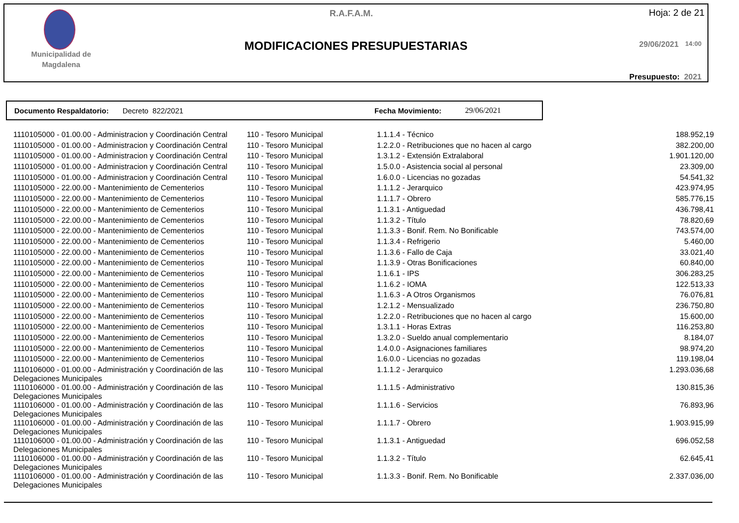Municipalidad de Magdalena
R.A.F.A.M. Hoja: 2 de 21
MODIFICACIONES PRESUPUESTARIAS 29/06/2021 14:00
Presupuesto: 2021
Documento Respaldatorio: Decreto 822/2021 Fecha Movimiento: 29/06/2021
| 1110105000 - 01.00.00 - Administracion y Coordinación Central | 110 - Tesoro Municipal | 1.1.1.4 - Técnico | 188.952,19 |
| 1110105000 - 01.00.00 - Administracion y Coordinación Central | 110 - Tesoro Municipal | 1.2.2.0 - Retribuciones que no hacen al cargo | 382.200,00 |
| 1110105000 - 01.00.00 - Administracion y Coordinación Central | 110 - Tesoro Municipal | 1.3.1.2 - Extensión Extralaboral | 1.901.120,00 |
| 1110105000 - 01.00.00 - Administracion y Coordinación Central | 110 - Tesoro Municipal | 1.5.0.0 - Asistencia social al personal | 23.309,00 |
| 1110105000 - 01.00.00 - Administracion y Coordinación Central | 110 - Tesoro Municipal | 1.6.0.0 - Licencias no gozadas | 54.541,32 |
| 1110105000 - 22.00.00 - Mantenimiento de Cementerios | 110 - Tesoro Municipal | 1.1.1.2 - Jerarquico | 423.974,95 |
| 1110105000 - 22.00.00 - Mantenimiento de Cementerios | 110 - Tesoro Municipal | 1.1.1.7 - Obrero | 585.776,15 |
| 1110105000 - 22.00.00 - Mantenimiento de Cementerios | 110 - Tesoro Municipal | 1.1.3.1 - Antiguedad | 436.798,41 |
| 1110105000 - 22.00.00 - Mantenimiento de Cementerios | 110 - Tesoro Municipal | 1.1.3.2 - Título | 78.820,69 |
| 1110105000 - 22.00.00 - Mantenimiento de Cementerios | 110 - Tesoro Municipal | 1.1.3.3 - Bonif. Rem. No Bonificable | 743.574,00 |
| 1110105000 - 22.00.00 - Mantenimiento de Cementerios | 110 - Tesoro Municipal | 1.1.3.4 - Refrigerio | 5.460,00 |
| 1110105000 - 22.00.00 - Mantenimiento de Cementerios | 110 - Tesoro Municipal | 1.1.3.6 - Fallo de Caja | 33.021,40 |
| 1110105000 - 22.00.00 - Mantenimiento de Cementerios | 110 - Tesoro Municipal | 1.1.3.9 - Otras Bonificaciones | 60.840,00 |
| 1110105000 - 22.00.00 - Mantenimiento de Cementerios | 110 - Tesoro Municipal | 1.1.6.1 - IPS | 306.283,25 |
| 1110105000 - 22.00.00 - Mantenimiento de Cementerios | 110 - Tesoro Municipal | 1.1.6.2 - IOMA | 122.513,33 |
| 1110105000 - 22.00.00 - Mantenimiento de Cementerios | 110 - Tesoro Municipal | 1.1.6.3 - A Otros Organismos | 76.076,81 |
| 1110105000 - 22.00.00 - Mantenimiento de Cementerios | 110 - Tesoro Municipal | 1.2.1.2 - Mensualizado | 236.750,80 |
| 1110105000 - 22.00.00 - Mantenimiento de Cementerios | 110 - Tesoro Municipal | 1.2.2.0 - Retribuciones que no hacen al cargo | 15.600,00 |
| 1110105000 - 22.00.00 - Mantenimiento de Cementerios | 110 - Tesoro Municipal | 1.3.1.1 - Horas Extras | 116.253,80 |
| 1110105000 - 22.00.00 - Mantenimiento de Cementerios | 110 - Tesoro Municipal | 1.3.2.0 - Sueldo anual complementario | 8.184,07 |
| 1110105000 - 22.00.00 - Mantenimiento de Cementerios | 110 - Tesoro Municipal | 1.4.0.0 - Asignaciones familiares | 98.974,20 |
| 1110105000 - 22.00.00 - Mantenimiento de Cementerios | 110 - Tesoro Municipal | 1.6.0.0 - Licencias no gozadas | 119.198,04 |
| 1110106000 - 01.00.00 - Administración y Coordinación de las Delegaciones Municipales | 110 - Tesoro Municipal | 1.1.1.2 - Jerarquico | 1.293.036,68 |
| 1110106000 - 01.00.00 - Administración y Coordinación de las Delegaciones Municipales | 110 - Tesoro Municipal | 1.1.1.5 - Administrativo | 130.815,36 |
| 1110106000 - 01.00.00 - Administración y Coordinación de las Delegaciones Municipales | 110 - Tesoro Municipal | 1.1.1.6 - Servicios | 76.893,96 |
| 1110106000 - 01.00.00 - Administración y Coordinación de las Delegaciones Municipales | 110 - Tesoro Municipal | 1.1.1.7 - Obrero | 1.903.915,99 |
| 1110106000 - 01.00.00 - Administración y Coordinación de las Delegaciones Municipales | 110 - Tesoro Municipal | 1.1.3.1 - Antiguedad | 696.052,58 |
| 1110106000 - 01.00.00 - Administración y Coordinación de las Delegaciones Municipales | 110 - Tesoro Municipal | 1.1.3.2 - Título | 62.645,41 |
| 1110106000 - 01.00.00 - Administración y Coordinación de las Delegaciones Municipales | 110 - Tesoro Municipal | 1.1.3.3 - Bonif. Rem. No Bonificable | 2.337.036,00 |